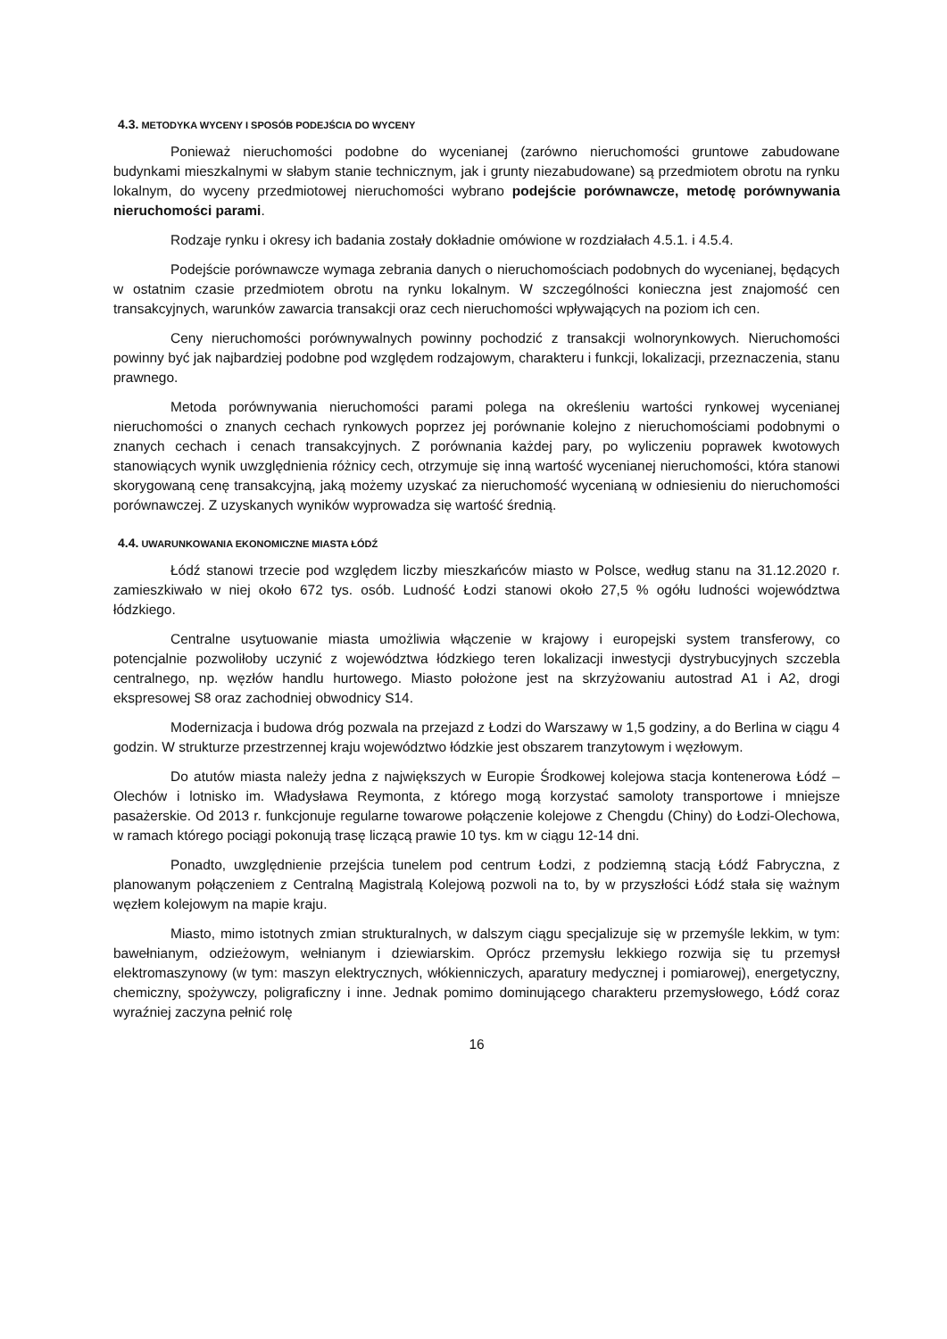4.3. METODYKA WYCENY I SPOSÓB PODEJŚCIA DO WYCENY
Ponieważ nieruchomości podobne do wycenianej (zarówno nieruchomości gruntowe zabudowane budynkami mieszkalnymi w słabym stanie technicznym, jak i grunty niezabudowane) są przedmiotem obrotu na rynku lokalnym, do wyceny przedmiotowej nieruchomości wybrano podejście porównawcze, metodę porównywania nieruchomości parami.
Rodzaje rynku i okresy ich badania zostały dokładnie omówione w rozdziałach 4.5.1. i 4.5.4.
Podejście porównawcze wymaga zebrania danych o nieruchomościach podobnych do wycenianej, będących w ostatnim czasie przedmiotem obrotu na rynku lokalnym. W szczególności konieczna jest znajomość cen transakcyjnych, warunków zawarcia transakcji oraz cech nieruchomości wpływających na poziom ich cen.
Ceny nieruchomości porównywalnych powinny pochodzić z transakcji wolnorynkowych. Nieruchomości powinny być jak najbardziej podobne pod względem rodzajowym, charakteru i funkcji, lokalizacji, przeznaczenia, stanu prawnego.
Metoda porównywania nieruchomości parami polega na określeniu wartości rynkowej wycenianej nieruchomości o znanych cechach rynkowych poprzez jej porównanie kolejno z nieruchomościami podobnymi o znanych cechach i cenach transakcyjnych. Z porównania każdej pary, po wyliczeniu poprawek kwotowych stanowiących wynik uwzględnienia różnicy cech, otrzymuje się inną wartość wycenianej nieruchomości, która stanowi skorygowaną cenę transakcyjną, jaką możemy uzyskać za nieruchomość wycenianą w odniesieniu do nieruchomości porównawczej. Z uzyskanych wyników wyprowadza się wartość średnią.
4.4. UWARUNKOWANIA EKONOMICZNE MIASTA ŁÓDŹ
Łódź stanowi trzecie pod względem liczby mieszkańców miasto w Polsce, według stanu na 31.12.2020 r. zamieszkiwało w niej około 672 tys. osób. Ludność Łodzi stanowi około 27,5 % ogółu ludności województwa łódzkiego.
Centralne usytuowanie miasta umożliwia włączenie w krajowy i europejski system transferowy, co potencjalnie pozwoliłoby uczynić z województwa łódzkiego teren lokalizacji inwestycji dystrybucyjnych szczebla centralnego, np. węzłów handlu hurtowego. Miasto położone jest na skrzyżowaniu autostrad A1 i A2, drogi ekspresowej S8 oraz zachodniej obwodnicy S14.
Modernizacja i budowa dróg pozwala na przejazd z Łodzi do Warszawy w 1,5 godziny, a do Berlina w ciągu 4 godzin. W strukturze przestrzennej kraju województwo łódzkie jest obszarem tranzytowym i węzłowym.
Do atutów miasta należy jedna z największych w Europie Środkowej kolejowa stacja kontenerowa Łódź – Olechów i lotnisko im. Władysława Reymonta, z którego mogą korzystać samoloty transportowe i mniejsze pasażerskie. Od 2013 r. funkcjonuje regularne towarowe połączenie kolejowe z Chengdu (Chiny) do Łodzi-Olechowa, w ramach którego pociągi pokonują trasę liczącą prawie 10 tys. km w ciągu 12-14 dni.
Ponadto, uwzględnienie przejścia tunelem pod centrum Łodzi, z podziemną stacją Łódź Fabryczna, z planowanym połączeniem z Centralną Magistralą Kolejową pozwoli na to, by w przyszłości Łódź stała się ważnym węzłem kolejowym na mapie kraju.
Miasto, mimo istotnych zmian strukturalnych, w dalszym ciągu specjalizuje się w przemyśle lekkim, w tym: bawełnianym, odzieżowym, wełnianym i dziewiarskim. Oprócz przemysłu lekkiego rozwija się tu przemysł elektromaszynowy (w tym: maszyn elektrycznych, włókienniczych, aparatury medycznej i pomiarowej), energetyczny, chemiczny, spożywczy, poligraficzny i inne. Jednak pomimo dominującego charakteru przemysłowego, Łódź coraz wyraźniej zaczyna pełnić rolę
16